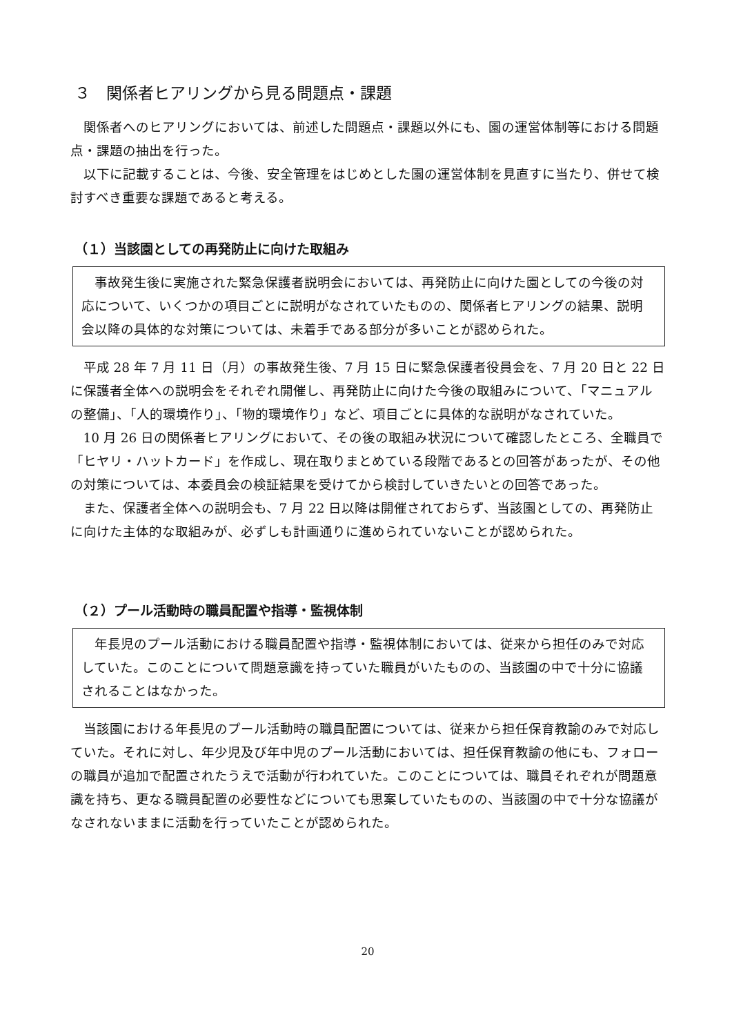３　関係者ヒアリングから見る問題点・課題
関係者へのヒアリングにおいては、前述した問題点・課題以外にも、園の運営体制等における問題点・課題の抽出を行った。
以下に記載することは、今後、安全管理をはじめとした園の運営体制を見直すに当たり、併せて検討すべき重要な課題であると考える。
（１）当該園としての再発防止に向けた取組み
事故発生後に実施された緊急保護者説明会においては、再発防止に向けた園としての今後の対応について、いくつかの項目ごとに説明がなされていたものの、関係者ヒアリングの結果、説明会以降の具体的な対策については、未着手である部分が多いことが認められた。
平成 28 年 7 月 11 日（月）の事故発生後、7 月 15 日に緊急保護者役員会を、7 月 20 日と 22 日に保護者全体への説明会をそれぞれ開催し、再発防止に向けた今後の取組みについて、「マニュアルの整備」、「人的環境作り」、「物的環境作り」など、項目ごとに具体的な説明がなされていた。
10 月 26 日の関係者ヒアリングにおいて、その後の取組み状況について確認したところ、全職員で「ヒヤリ・ハットカード」を作成し、現在取りまとめている段階であるとの回答があったが、その他の対策については、本委員会の検証結果を受けてから検討していきたいとの回答であった。
また、保護者全体への説明会も、7 月 22 日以降は開催されておらず、当該園としての、再発防止に向けた主体的な取組みが、必ずしも計画通りに進められていないことが認められた。
（２）プール活動時の職員配置や指導・監視体制
年長児のプール活動における職員配置や指導・監視体制においては、従来から担任のみで対応していた。このことについて問題意識を持っていた職員がいたものの、当該園の中で十分に協議されることはなかった。
当該園における年長児のプール活動時の職員配置については、従来から担任保育教諭のみで対応していた。それに対し、年少児及び年中児のプール活動においては、担任保育教諭の他にも、フォローの職員が追加で配置されたうえで活動が行われていた。このことについては、職員それぞれが問題意識を持ち、更なる職員配置の必要性などについても思案していたものの、当該園の中で十分な協議がなされないままに活動を行っていたことが認められた。
20